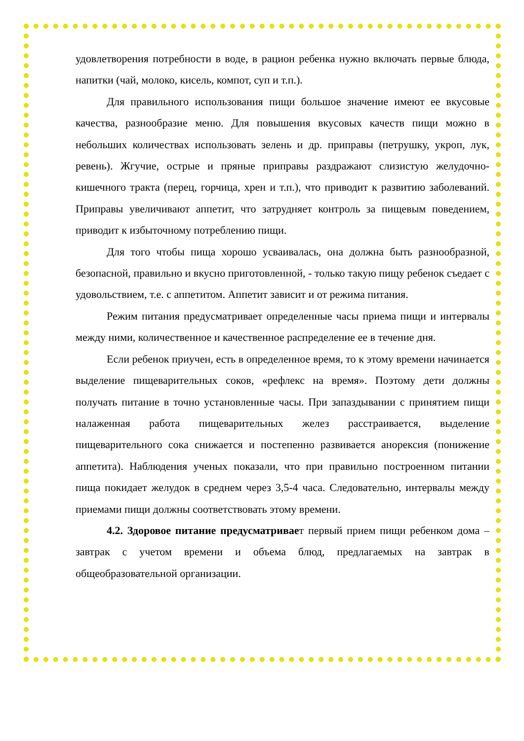удовлетворения потребности в воде, в рацион ребенка нужно включать первые блюда, напитки (чай, молоко, кисель, компот, суп и т.п.).
Для правильного использования пищи большое значение имеют ее вкусовые качества, разнообразие меню. Для повышения вкусовых качеств пищи можно в небольших количествах использовать зелень и др. приправы (петрушку, укроп, лук, ревень). Жгучие, острые и пряные приправы раздражают слизистую желудочно-кишечного тракта (перец, горчица, хрен и т.п.), что приводит к развитию заболеваний. Приправы увеличивают аппетит, что затрудняет контроль за пищевым поведением, приводит к избыточному потреблению пищи.
Для того чтобы пища хорошо усваивалась, она должна быть разнообразной, безопасной, правильно и вкусно приготовленной, - только такую пищу ребенок съедает с удовольствием, т.е. с аппетитом. Аппетит зависит и от режима питания.
Режим питания предусматривает определенные часы приема пищи и интервалы между ними, количественное и качественное распределение ее в течение дня.
Если ребенок приучен, есть в определенное время, то к этому времени начинается выделение пищеварительных соков, «рефлекс на время». Поэтому дети должны получать питание в точно установленные часы. При запаздывании с принятием пищи налаженная работа пищеварительных желез расстраивается, выделение пищеварительного сока снижается и постепенно развивается анорексия (понижение аппетита). Наблюдения ученых показали, что при правильно построенном питании пища покидает желудок в среднем через 3,5-4 часа. Следовательно, интервалы между приемами пищи должны соответствовать этому времени.
4.2. Здоровое питание предусматривает первый прием пищи ребенком дома – завтрак с учетом времени и объема блюд, предлагаемых на завтрак в общеобразовательной организации.